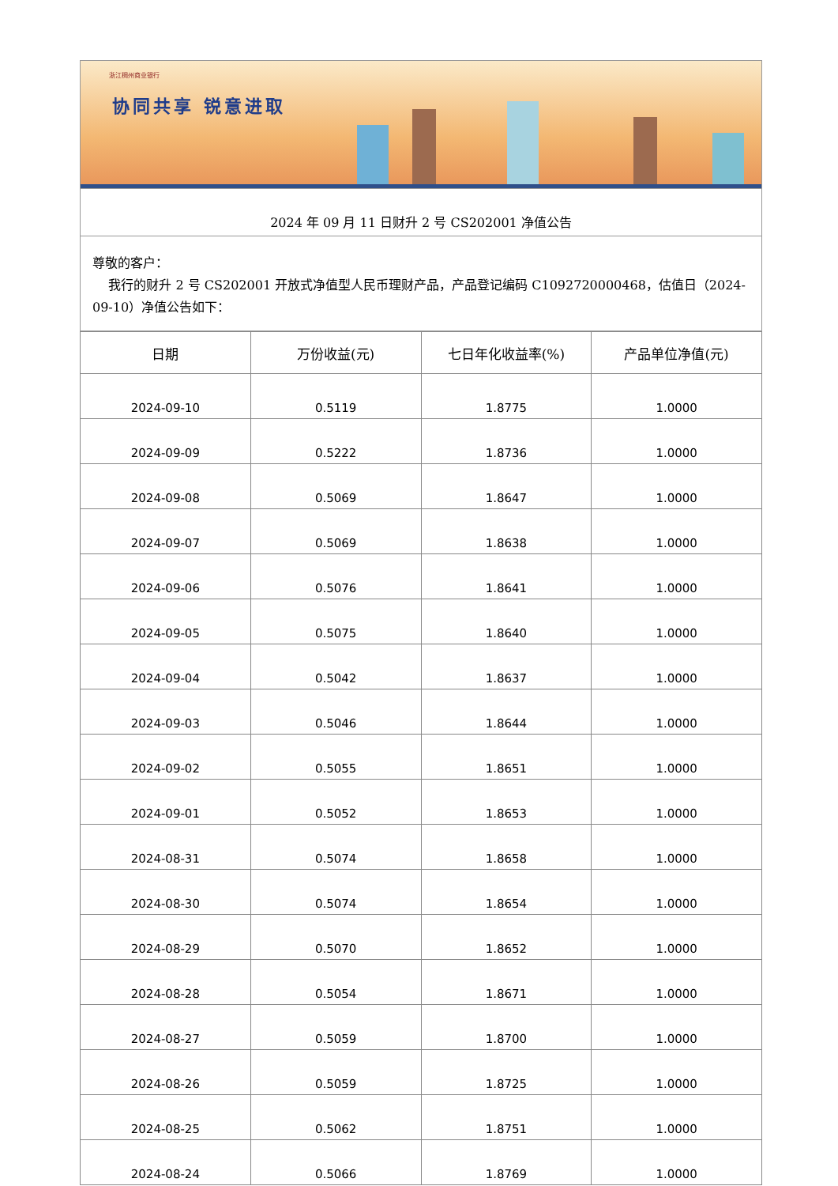浙江稠州商业银行
协同共享 锐意进取
2024 年 09 月 11 日财升 2 号 CS202001 净值公告
尊敬的客户：
我行的财升 2 号 CS202001 开放式净值型人民币理财产品，产品登记编码 C1092720000468，估值日（2024-09-10）净值公告如下：
| 日期 | 万份收益(元) | 七日年化收益率(%) | 产品单位净值(元) |
| --- | --- | --- | --- |
| 2024-09-10 | 0.5119 | 1.8775 | 1.0000 |
| 2024-09-09 | 0.5222 | 1.8736 | 1.0000 |
| 2024-09-08 | 0.5069 | 1.8647 | 1.0000 |
| 2024-09-07 | 0.5069 | 1.8638 | 1.0000 |
| 2024-09-06 | 0.5076 | 1.8641 | 1.0000 |
| 2024-09-05 | 0.5075 | 1.8640 | 1.0000 |
| 2024-09-04 | 0.5042 | 1.8637 | 1.0000 |
| 2024-09-03 | 0.5046 | 1.8644 | 1.0000 |
| 2024-09-02 | 0.5055 | 1.8651 | 1.0000 |
| 2024-09-01 | 0.5052 | 1.8653 | 1.0000 |
| 2024-08-31 | 0.5074 | 1.8658 | 1.0000 |
| 2024-08-30 | 0.5074 | 1.8654 | 1.0000 |
| 2024-08-29 | 0.5070 | 1.8652 | 1.0000 |
| 2024-08-28 | 0.5054 | 1.8671 | 1.0000 |
| 2024-08-27 | 0.5059 | 1.8700 | 1.0000 |
| 2024-08-26 | 0.5059 | 1.8725 | 1.0000 |
| 2024-08-25 | 0.5062 | 1.8751 | 1.0000 |
| 2024-08-24 | 0.5066 | 1.8769 | 1.0000 |